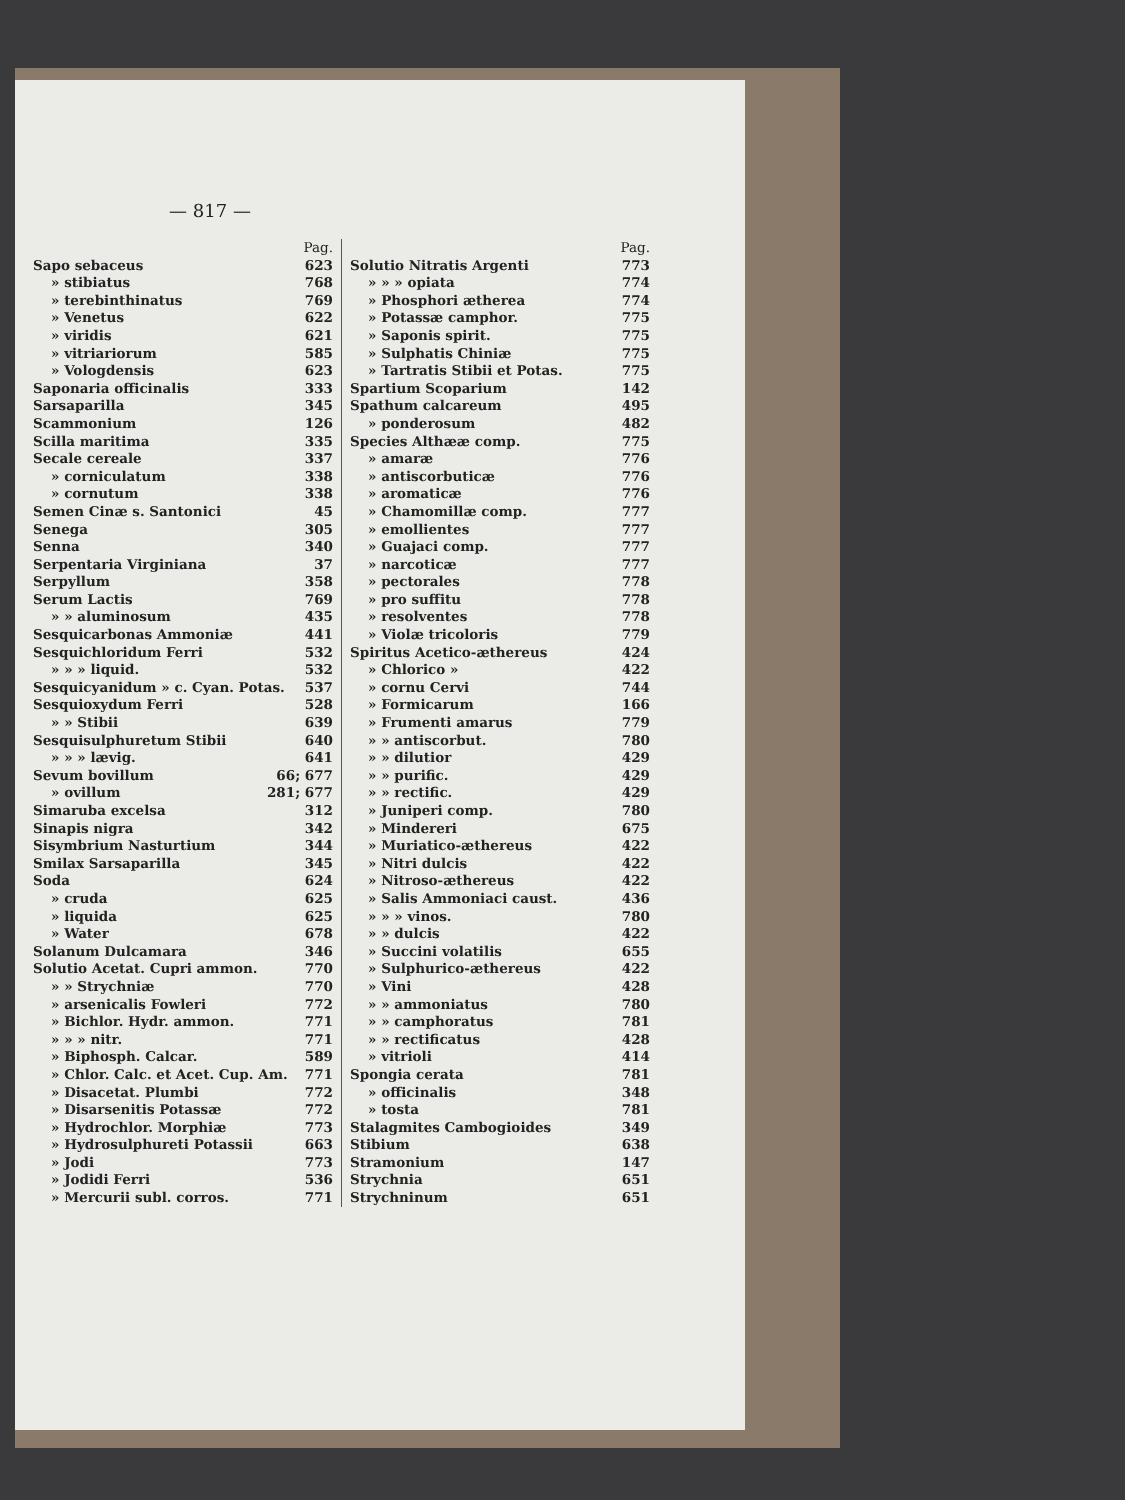— 817 —
Pag.
Sapo sebaceus 623
» stibiatus 768
» terebinthinatus 769
» Venetus 622
» viridis 621
» vitriariorum 585
» Vologdensis 623
Saponaria officinalis 333
Sarsaparilla 345
Scammonium 126
Scilla maritima 335
Secale cereale 337
» corniculatum 338
» cornutum 338
Semen Cinæ s. Santonici 45
Senega 305
Senna 340
Serpentaria Virginiana 37
Serpyllum 358
Serum Lactis 769
» » aluminosum 435
Sesquicarbonas Ammoniæ 441
Sesquichloridum Ferri 532
» » » liquid. 532
Sesquicyanidum » c. Cyan. Potas. 537
Sesquioxydum Ferri 528
» » Stibii 639
Sesquisulphuretum Stibii 640
» » » lævig. 641
Sevum bovillum 66; 677
» ovillum 281; 677
Simaruba excelsa 312
Sinapis nigra 342
Sisymbrium Nasturtium 344
Smilax Sarsaparilla 345
Soda 624
» cruda 625
» liquida 625
» Water 678
Solanum Dulcamara 346
Solutio Acetat. Cupri ammon. 770
» » Strychniæ 770
» arsenicalis Fowleri 772
» Bichlor. Hydr. ammon. 771
» » » nitr. 771
» Biphosph. Calcar. 589
» Chlor. Calc. et Acet. Cup. Am. 771
» Disacetat. Plumbi 772
» Disarsenitis Potassæ 772
» Hydrochlor. Morphiæ 773
» Hydrosulphureti Potassii 663
» Jodi 773
» Jodidi Ferri 536
» Mercurii subl. corros. 771
Pag.
Solutio Nitratis Argenti 773
» » » opiata 774
» Phosphori ætherea 774
» Potassæ camphor. 775
» Saponis spirit. 775
» Sulphatis Chiniæ 775
» Tartratis Stibii et Potas. 775
Spartium Scoparium 142
Spathum calcareum 495
» ponderosum 482
Species Althææ comp. 775
» amaræ 776
» antiscorbuticæ 776
» aromaticæ 776
» Chamomillæ comp. 777
» emollientes 777
» Guajaci comp. 777
» narcoticæ 777
» pectorales 778
» pro suffitu 778
» resolventes 778
» Violæ tricoloris 779
Spiritus Acetico-æthereus 424
» Chlorico » 422
» cornu Cervi 744
» Formicarum 166
» Frumenti amarus 779
» » antiscorbut. 780
» » dilutior 429
» » purific. 429
» » rectific. 429
» Juniperi comp. 780
» Mindereri 675
» Muriatico-æthereus 422
» Nitri dulcis 422
» Nitroso-æthereus 422
» Salis Ammoniaci caust. 436
» » » vinos. 780
» » dulcis 422
» Succini volatilis 655
» Sulphurico-æthereus 422
» Vini 428
» » ammoniatus 780
» » camphoratus 781
» » rectificatus 428
» vitrioli 414
Spongia cerata 781
» officinalis 348
» tosta 781
Stalagmites Cambogioides 349
Stibium 638
Stramonium 147
Strychnia 651
Strychninum 651